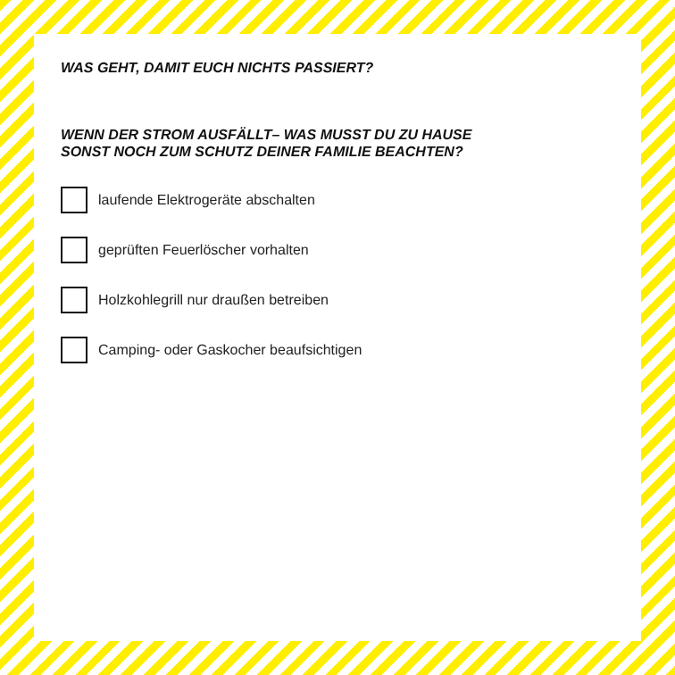WAS GEHT, DAMIT EUCH NICHTS PASSIERT?
WENN DER STROM AUSFÄLLT– WAS MUSST DU ZU HAUSE
SONST NOCH ZUM SCHUTZ DEINER FAMILIE BEACHTEN?
laufende Elektrogeräte abschalten
geprüften Feuerlöscher vorhalten
Holzkohlegrill nur draußen betreiben
Camping- oder Gaskocher beaufsichtigen